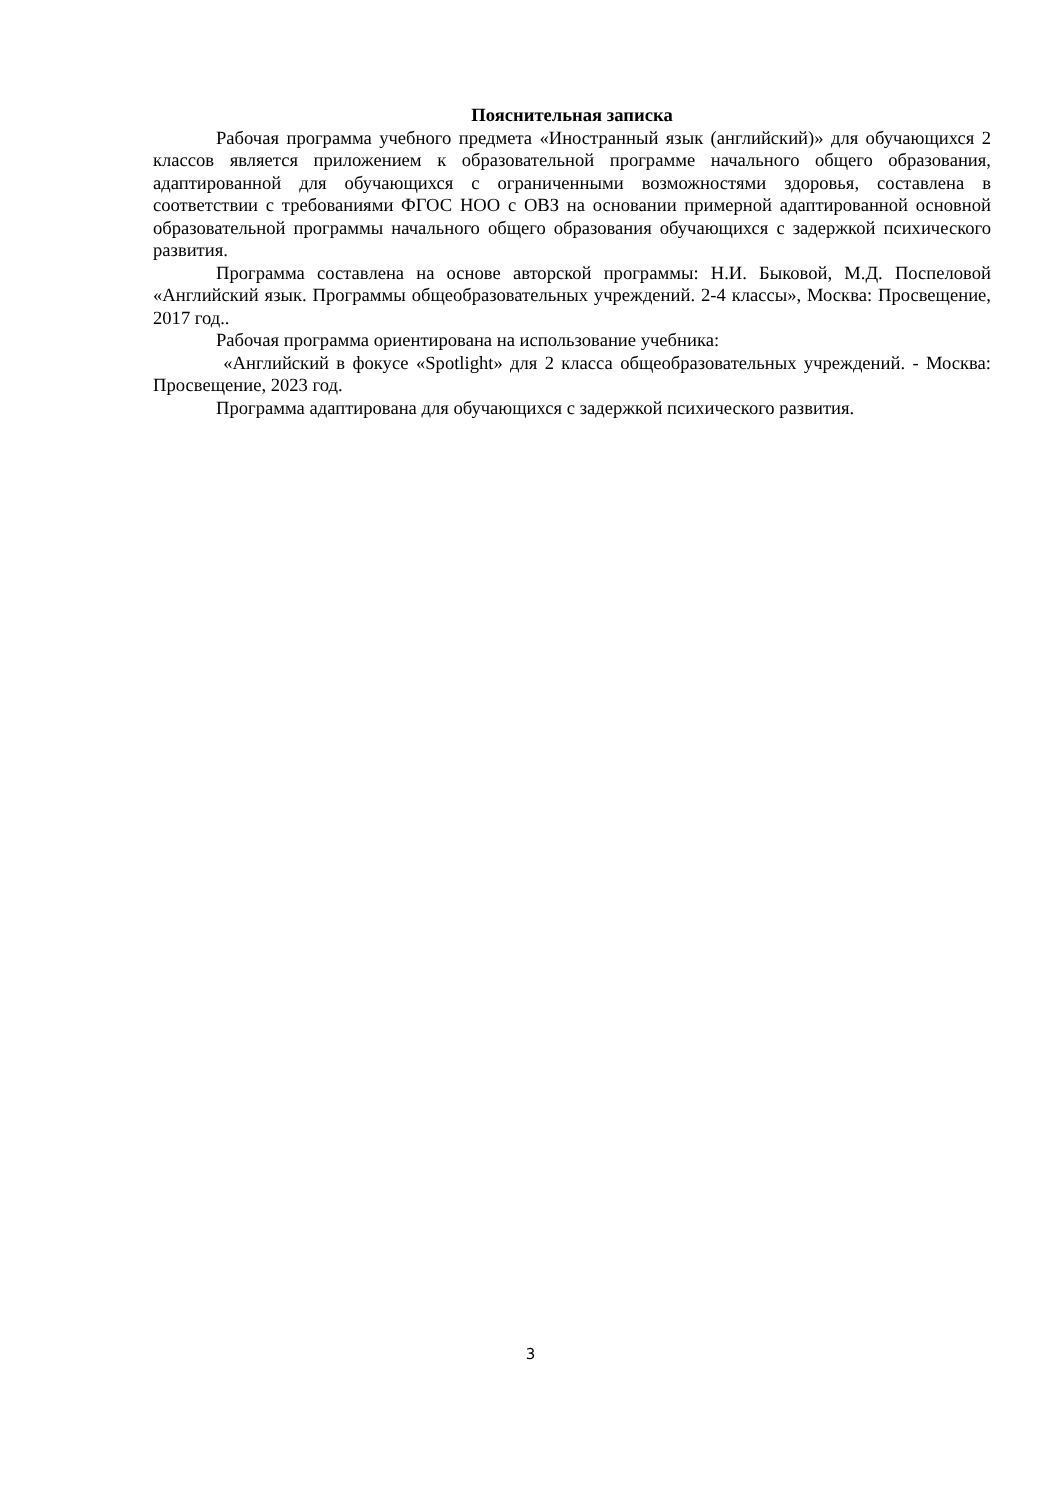Пояснительная записка
Рабочая программа учебного предмета «Иностранный язык (английский)» для обучающихся 2 классов является приложением к образовательной программе начального общего образования, адаптированной для обучающихся с ограниченными возможностями здоровья, составлена в соответствии с требованиями ФГОС НОО с ОВЗ на основании примерной адаптированной основной образовательной программы начального общего образования обучающихся с задержкой психического развития.
Программа составлена на основе авторской программы: Н.И. Быковой, М.Д. Поспеловой «Английский язык. Программы общеобразовательных учреждений. 2-4 классы», Москва: Просвещение, 2017 год..
Рабочая программа ориентирована на использование учебника:
«Английский в фокусе «Spotlight» для 2 класса общеобразовательных учреждений. - Москва: Просвещение, 2023 год.
Программа адаптирована для обучающихся с задержкой психического развития.
3